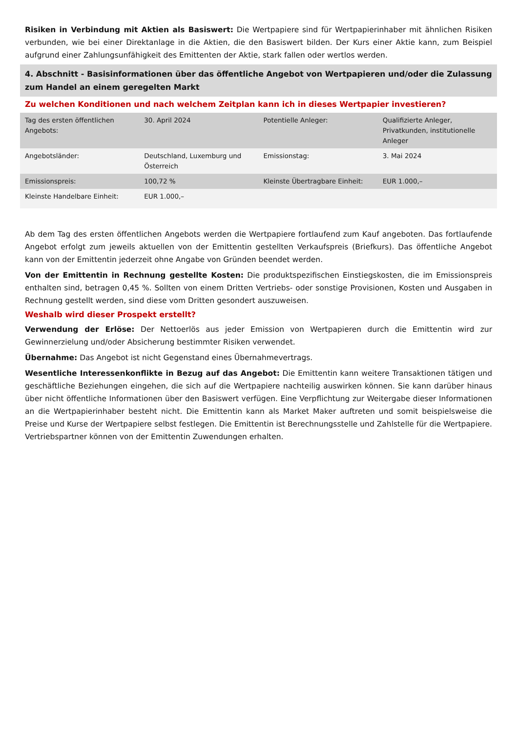Risiken in Verbindung mit Aktien als Basiswert: Die Wertpapiere sind für Wertpapierinhaber mit ähnlichen Risiken verbunden, wie bei einer Direktanlage in die Aktien, die den Basiswert bilden. Der Kurs einer Aktie kann, zum Beispiel aufgrund einer Zahlungsunfähigkeit des Emittenten der Aktie, stark fallen oder wertlos werden.
4. Abschnitt - Basisinformationen über das öffentliche Angebot von Wertpapieren und/oder die Zulassung zum Handel an einem geregelten Markt
Zu welchen Konditionen und nach welchem Zeitplan kann ich in dieses Wertpapier investieren?
| Tag des ersten öffentlichen Angebots: | 30. April 2024 | Potentielle Anleger: | Qualifizierte Anleger, Privatkunden, institutionelle Anleger |
| Angebotsländer: | Deutschland, Luxemburg und Österreich | Emissionstag: | 3. Mai 2024 |
| Emissionspreis: | 100,72 % | Kleinste Übertragbare Einheit: | EUR 1.000,– |
| Kleinste Handelbare Einheit: | EUR 1.000,– | | |
Ab dem Tag des ersten öffentlichen Angebots werden die Wertpapiere fortlaufend zum Kauf angeboten. Das fortlaufende Angebot erfolgt zum jeweils aktuellen von der Emittentin gestellten Verkaufspreis (Briefkurs). Das öffentliche Angebot kann von der Emittentin jederzeit ohne Angabe von Gründen beendet werden.
Von der Emittentin in Rechnung gestellte Kosten: Die produktspezifischen Einstiegskosten, die im Emissionspreis enthalten sind, betragen 0,45 %. Sollten von einem Dritten Vertriebs- oder sonstige Provisionen, Kosten und Ausgaben in Rechnung gestellt werden, sind diese vom Dritten gesondert auszuweisen.
Weshalb wird dieser Prospekt erstellt?
Verwendung der Erlöse: Der Nettoerlös aus jeder Emission von Wertpapieren durch die Emittentin wird zur Gewinnerzielung und/oder Absicherung bestimmter Risiken verwendet.
Übernahme: Das Angebot ist nicht Gegenstand eines Übernahmevertrags.
Wesentliche Interessenkonflikte in Bezug auf das Angebot: Die Emittentin kann weitere Transaktionen tätigen und geschäftliche Beziehungen eingehen, die sich auf die Wertpapiere nachteilig auswirken können. Sie kann darüber hinaus über nicht öffentliche Informationen über den Basiswert verfügen. Eine Verpflichtung zur Weitergabe dieser Informationen an die Wertpapierinhaber besteht nicht. Die Emittentin kann als Market Maker auftreten und somit beispielsweise die Preise und Kurse der Wertpapiere selbst festlegen. Die Emittentin ist Berechnungsstelle und Zahlstelle für die Wertpapiere. Vertriebspartner können von der Emittentin Zuwendungen erhalten.